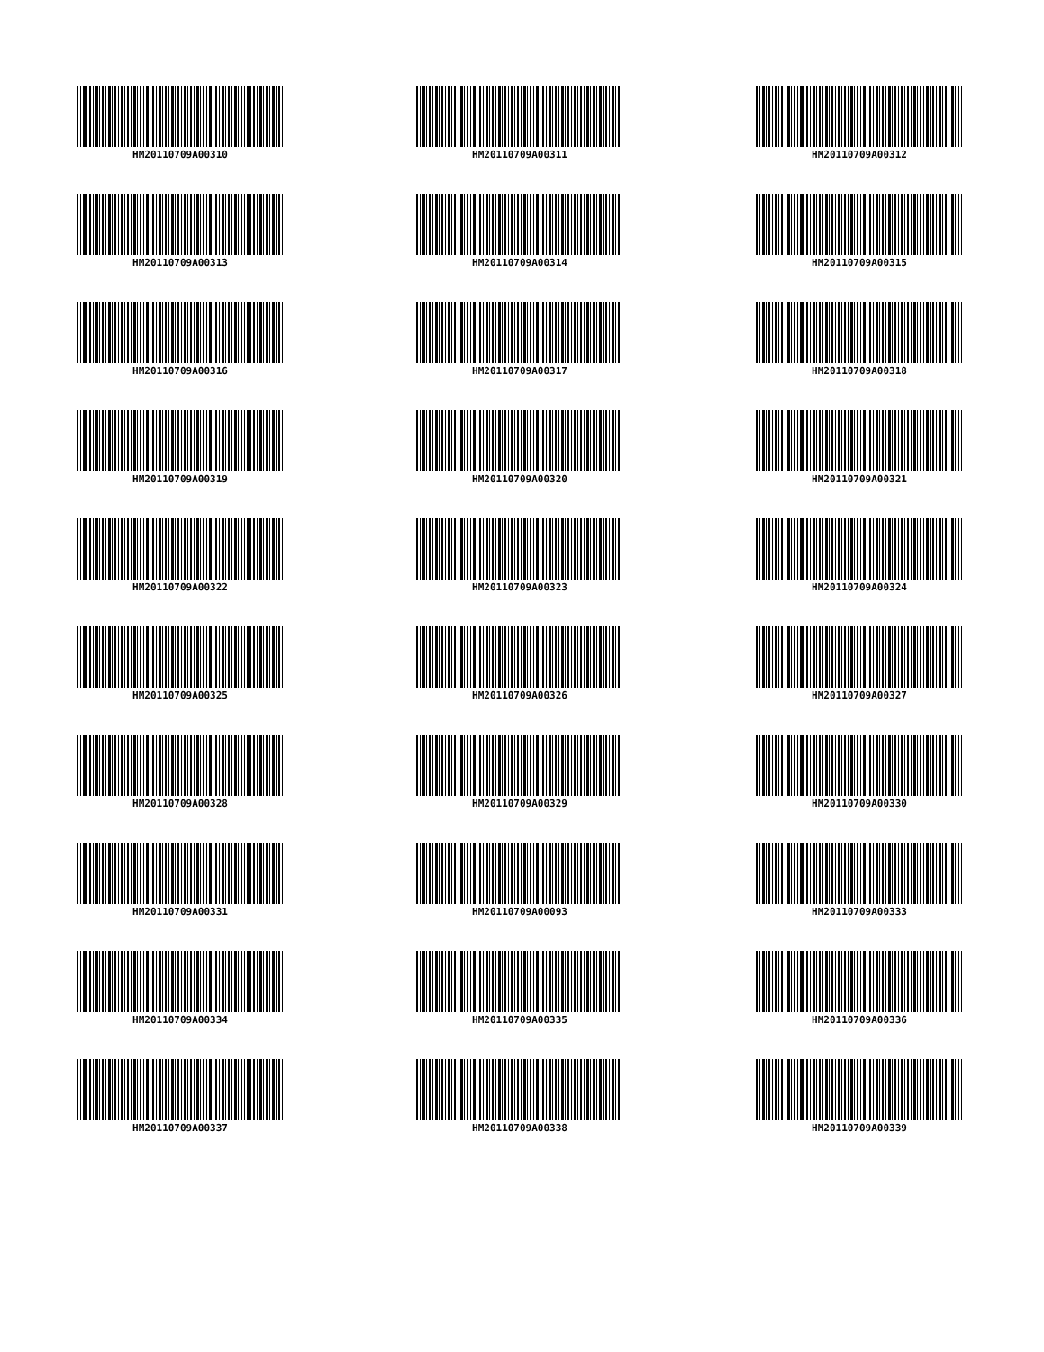HM20110709A00310
HM20110709A00311
HM20110709A00312
HM20110709A00313
HM20110709A00314
HM20110709A00315
HM20110709A00316
HM20110709A00317
HM20110709A00318
HM20110709A00319
HM20110709A00320
HM20110709A00321
HM20110709A00322
HM20110709A00323
HM20110709A00324
HM20110709A00325
HM20110709A00326
HM20110709A00327
HM20110709A00328
HM20110709A00329
HM20110709A00330
HM20110709A00331
HM20110709A00093
HM20110709A00333
HM20110709A00334
HM20110709A00335
HM20110709A00336
HM20110709A00337
HM20110709A00338
HM20110709A00339